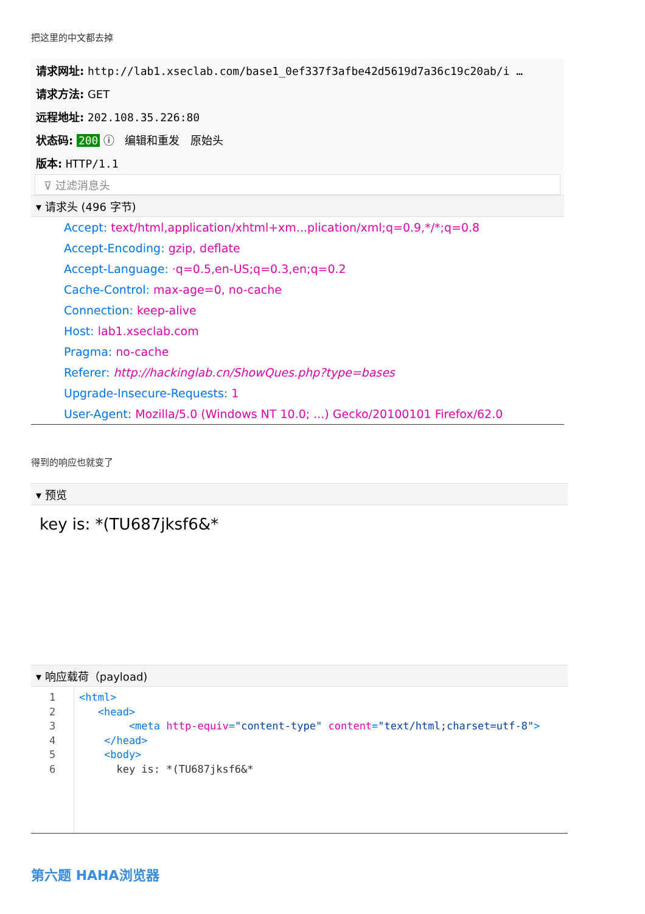把这里的中文都去掉
请求网址: http://lab1.xseclab.com/base1_0ef337f3afbe42d5619d7a36c19c20ab/i …
请求方法: GET
远程地址: 202.108.35.226:80
状态码: 200 ⓘ 编辑和重发 原始头
版本: HTTP/1.1
⊽ 过滤消息头
▾ 请求头 (496 字节)
Accept: text/html,application/xhtml+xm...plication/xml;q=0.9,*/*;q=0.8
Accept-Encoding: gzip, deflate
Accept-Language: ·q=0.5,en-US;q=0.3,en;q=0.2
Cache-Control: max-age=0, no-cache
Connection: keep-alive
Host: lab1.xseclab.com
Pragma: no-cache
Referer: http://hackinglab.cn/ShowQues.php?type=bases
Upgrade-Insecure-Requests: 1
User-Agent: Mozilla/5.0 (Windows NT 10.0; ...) Gecko/20100101 Firefox/62.0
得到的响应也就变了
▾ 预览
key is: *(TU687jksf6&*
▾ 响应载荷（payload)
1
2
3
4
5
6
<html> <head> <meta http-equiv="content-type" content="text/html;charset=utf-8"> </head> <body> key is: *(TU687jksf6&*
第六题 HAHA浏览器